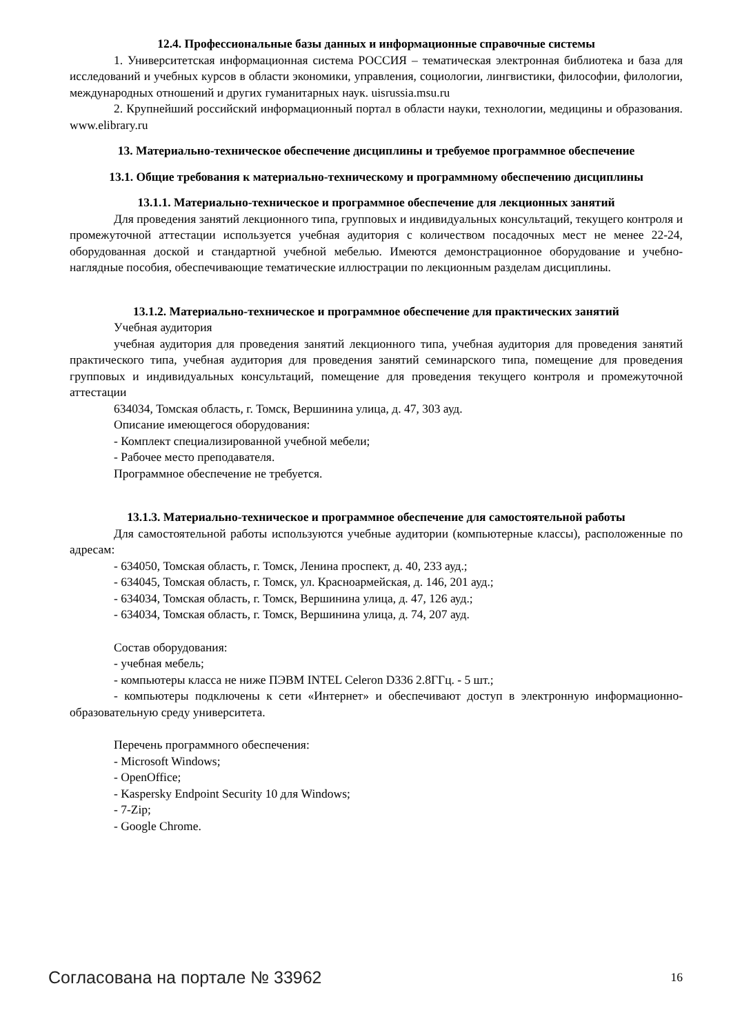12.4. Профессиональные базы данных и информационные справочные системы
1. Университетская информационная система РОССИЯ – тематическая электронная библиотека и база для исследований и учебных курсов в области экономики, управления, социологии, лингвистики, философии, филологии, международных отношений и других гуманитарных наук. uisrussia.msu.ru
2. Крупнейший российский информационный портал в области науки, технологии, медицины и образования. www.elibrary.ru
13. Материально-техническое обеспечение дисциплины и требуемое программное обеспечение
13.1. Общие требования к материально-техническому и программному обеспечению дисциплины
13.1.1. Материально-техническое и программное обеспечение для лекционных занятий
Для проведения занятий лекционного типа, групповых и индивидуальных консультаций, текущего контроля и промежуточной аттестации используется учебная аудитория с количеством посадочных мест не менее 22-24, оборудованная доской и стандартной учебной мебелью. Имеются демонстрационное оборудование и учебно-наглядные пособия, обеспечивающие тематические иллюстрации по лекционным разделам дисциплины.
13.1.2. Материально-техническое и программное обеспечение для практических занятий
Учебная аудитория
учебная аудитория для проведения занятий лекционного типа, учебная аудитория для проведения занятий практического типа, учебная аудитория для проведения занятий семинарского типа, помещение для проведения групповых и индивидуальных консультаций, помещение для проведения текущего контроля и промежуточной аттестации
634034, Томская область, г. Томск, Вершинина улица, д. 47, 303 ауд.
Описание имеющегося оборудования:
- Комплект специализированной учебной мебели;
- Рабочее место преподавателя.
Программное обеспечение не требуется.
13.1.3. Материально-техническое и программное обеспечение для самостоятельной работы
Для самостоятельной работы используются учебные аудитории (компьютерные классы), расположенные по адресам:
- 634050, Томская область, г. Томск, Ленина проспект, д. 40, 233 ауд.;
- 634045, Томская область, г. Томск, ул. Красноармейская, д. 146, 201 ауд.;
- 634034, Томская область, г. Томск, Вершинина улица, д. 47, 126 ауд.;
- 634034, Томская область, г. Томск, Вершинина улица, д. 74, 207 ауд.
Состав оборудования:
- учебная мебель;
- компьютеры класса не ниже ПЭВМ INTEL Celeron D336 2.8ГГц. - 5 шт.;
- компьютеры подключены к сети «Интернет» и обеспечивают доступ в электронную информационно-образовательную среду университета.
Перечень программного обеспечения:
- Microsoft Windows;
- OpenOffice;
- Kaspersky Endpoint Security 10 для Windows;
- 7-Zip;
- Google Chrome.
Согласована на портале № 33962 16